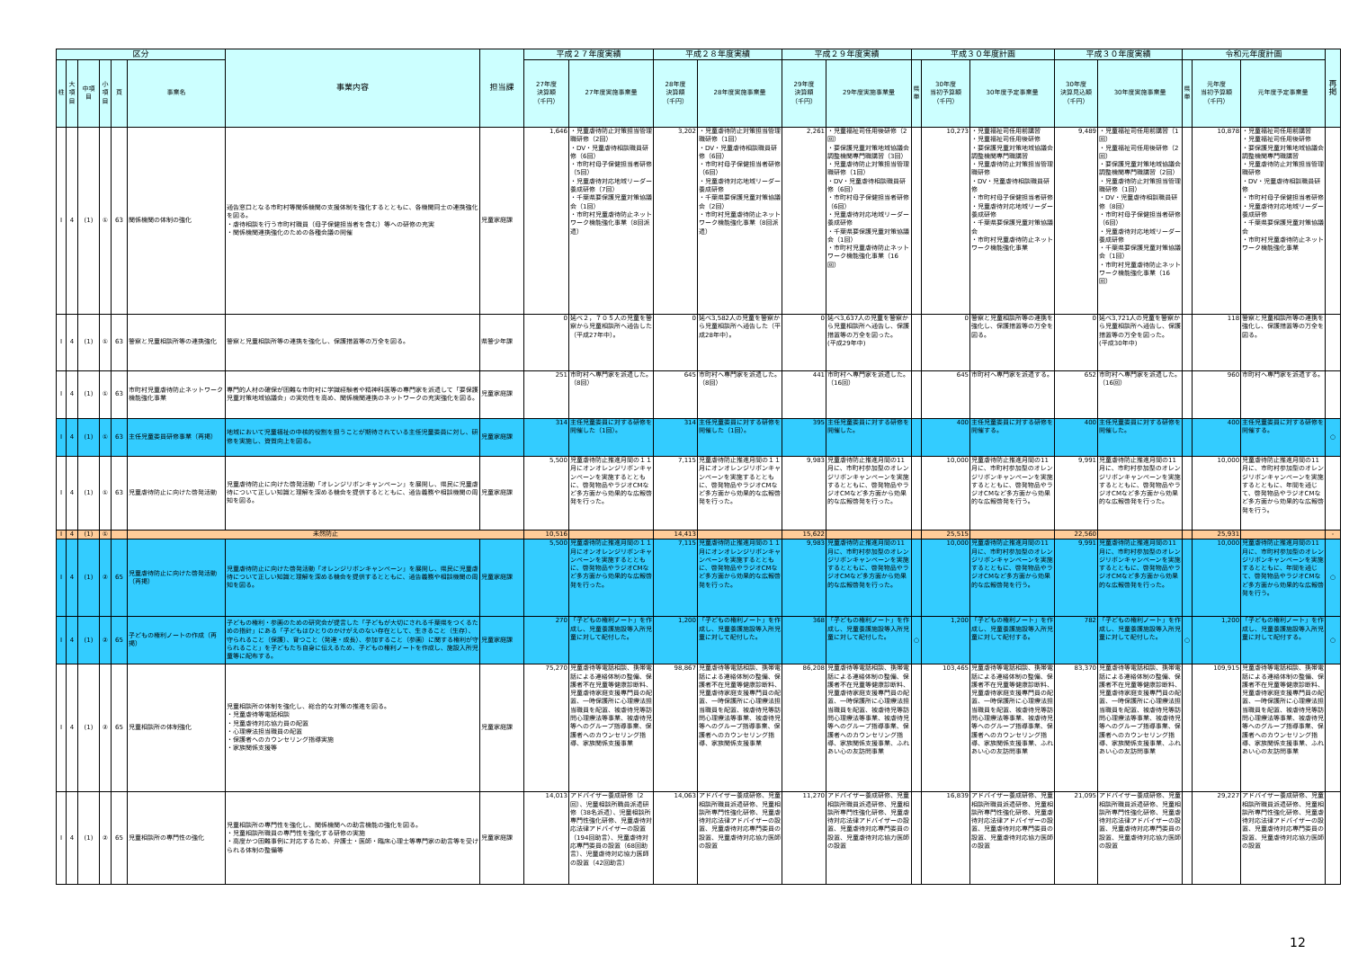| 区分 | | | | | | 事業内容 | 担当課 | 平成２７年度実績 | | 平成２８年度実績 | | 平成２９年度実績 | | 平成３０年度計画 | | | 平成３０年度実績 | | 令和元年度計画 | | | 再 掲 |
| --- | --- | --- | --- | --- | --- | --- | --- | --- | --- | --- | --- | --- | --- | --- | --- | --- | --- | --- | --- | --- | --- | --- |
| 柱 | 大 項 目 | 中項 目 | 小 項 目 | 頁 | 事業名 | | | 27年度 決算額 （千円） | 27年度実施事業量 | 28年度 決算額 （千円） | 28年度実施事業量 | 29年度 決算額 （千円） | 29年度実施事業量 | 県 単 | 30年度 当初予算額 （千円） | 30年度予定事業量 | 30年度 決算見込額 （千円） | 30年度実施事業量 | 県 単 | 元年度 当初予算額 （千円） | 元年度予定事業量 | |
| I | 4 | (1) | ① | 63 | 関係機関の体制の強化 | 通告窓口となる市町村等関係機関の支援体制を強化するとともに、各機関同士の連携強化を図る。 ・虐待相談を行う市町村職員（母子保健担当者を含む）等への研修の充実 ・関係機関連携強化のための各種会議の開催 | 児童家庭課 | 1,646 | ・児童虐待防止対策担当管理職研修（2回） ・DV・児童虐待相談職員研修（6回） ・市町村母子保健担当者研修（5回） ・児童虐待対応地域リーダー養成研修（7回） ・千葉県要保護児童対策協議会（1回） ・市町村児童虐待防止ネットワーク機能強化事業（8回派遣） | 3,202 | ・児童虐待防止対策担当管理職研修（1回） ・DV・児童虐待相談職員研修（6回） ・市町村母子保健担当者研修（6回） ・児童虐待対応地域リーダー養成研修 ・千葉県要保護児童対策協議会（2回） ・市町村児童虐待防止ネットワーク機能強化事業（8回派遣） | 2,261 | ・児童福祉司任用後研修（2回） ・要保護児童対策地域協議会調整機関専門職講習（3回） ・児童虐待防止対策担当管理職研修（1回） ・DV・児童虐待相談職員研修（6回） ・市町村母子保健担当者研修（6回） ・児童虐待対応地域リーダー養成研修 ・千葉県要保護児童対策協議会（1回） ・市町村児童虐待防止ネットワーク機能強化事業（16回） | | 10,273 | ・児童福祉司任用前講習 ・児童福祉司任用後研修 ・要保護児童対策地域協議会調整機関専門職講習 ・児童虐待防止対策担当管理職研修 ・DV・児童虐待相談職員研修 ・市町村母子保健担当者研修 ・児童虐待対応地域リーダー養成研修 ・千葉県要保護児童対策協議会 ・市町村児童虐待防止ネットワーク機能強化事業 | 9,489 | ・児童福祉司任用前講習（1回） ・児童福祉司任用後研修（2回） ・要保護児童対策地域協議会調整機関専門職講習（2回） ・児童虐待防止対策担当管理職研修（1回） ・DV・児童虐待相談職員研修（8回） ・市町村母子保健担当者研修（6回） ・児童虐待対応地域リーダー養成研修 ・千葉県要保護児童対策協議会（1回） ・市町村児童虐待防止ネットワーク機能強化事業（16回） | | 10,878 | ・児童福祉司任用前講習 ・児童福祉司任用後研修 ・要保護児童対策地域協議会調整機関専門職講習 ・児童虐待防止対策担当管理職研修 ・DV・児童虐待相談職員研修 ・市町村母子保健担当者研修 ・児童虐待対応地域リーダー養成研修 ・千葉県要保護児童対策協議会 ・市町村児童虐待防止ネットワーク機能強化事業 | |
| I | 4 | (1) | ① | 63 | 警察と児童相談所等の連携強化 | 警察と児童相談所等の連携を強化し、保護措置等の万全を図る。 | 県警少年課 | 0 | 延べ２，７０５人の児童を警察から児童相談所へ通告した（平成27年中）。 | 0 | 延べ3,582人の児童を警察から児童相談所へ通告した（平成28年中）。 | 0 | 延べ3,637人の児童を警察から児童相談所へ通告し、保護措置等の万全を図った。 (平成29年中) | | 0 | 警察と児童相談所等の連携を強化し、保護措置等の万全を図る。 | 0 | 延べ3,721人の児童を警察から児童相談所へ通告し、保護措置等の万全を図った。 (平成30年中) | | 118 | 警察と児童相談所等の連携を強化し、保護措置等の万全を図る。 | |
| I | 4 | (1) | ① | 63 | 市町村児童虐待防止ネットワーク機能強化事業 | 専門的人材の確保が困難な市町村に学識経験者や精神科医等の専門家を派遣して「要保護児童対策地域協議会」の実効性を高め、関係機関連携のネットワークの充実強化を図る。 | 児童家庭課 | 251 | 市町村へ専門家を派遣した。（8回） | 645 | 市町村へ専門家を派遣した。（8回） | 441 | 市町村へ専門家を派遣した。（16回） | | 645 | 市町村へ専門家を派遣する。 | 652 | 市町村へ専門家を派遣した。（16回） | | 960 | 市町村へ専門家を派遣する。 | |
| I | 4 | (1) | ① | 63 | 主任児童委員研修事業（再掲） | 地域において児童福祉の中核的役割を担うことが期待されている主任児童委員に対し、研修を実施し、資質向上を図る。 | 児童家庭課 | 314 | 主任児童委員に対する研修を開催した（1回）。 | 314 | 主任児童委員に対する研修を開催した（1回）。 | 395 | 主任児童委員に対する研修を開催した。 | | 400 | 主任児童委員に対する研修を開催する。 | 400 | 主任児童委員に対する研修を開催した。 | | 400 | 主任児童委員に対する研修を開催する。 | ○ |
| I | 4 | (1) | ① | 63 | 児童虐待防止に向けた啓発活動 | 児童虐待防止に向けた啓発活動「オレンジリボンキャンペーン」を展開し、県民に児童虐待について正しい知識と理解を深める機会を提供するとともに、通告義務や相談機関の周知を図る。 | 児童家庭課 | 5,500 | 児童虐待防止推進月間の１１月にオンオレンジリボンキャンペーンを実施するとともに、啓発物品やラジオCMなど多方面から効果的な広報啓発を行った。 | 7,115 | 児童虐待防止推進月間の１１月にオンオレンジリボンキャンペーンを実施するとともに、啓発物品やラジオCMなど多方面から効果的な広報啓発を行った。 | 9,983 | 児童虐待防止推進月間の11月に、市町村参加型のオレンジリボンキャンペーンを実施するとともに、啓発物品やラジオCMなど多方面から効果的な広報啓発を行った。 | | 10,000 | 児童虐待防止推進月間の11月に、市町村参加型のオレンジリボンキャンペーンを実施するとともに、啓発物品やラジオCMなど多方面から効果的な広報啓発を行う。 | 9,991 | 児童虐待防止推進月間の11月に、市町村参加型のオレンジリボンキャンペーンを実施するとともに、啓発物品やラジオCMなど多方面から効果的な広報啓発を行った。 | | 10,000 | 児童虐待防止推進月間の11月に、市町村参加型のオレンジリボンキャンペーンを実施するとともに、年間を通じて、啓発物品やラジオCMなど多方面から効果的な広報啓発を行う。 | |
| I | 4 | (1) | ① | | 未然防止 | | | 10,516 | | 14,413 | | 15,622 | | | 25,515 | | 22,560 | | | 25,931 | | - |
| I | 4 | (1) | ② | 65 | 児童虐待防止に向けた啓発活動（再掲） | 児童虐待防止に向けた啓発活動「オレンジリボンキャンペーン」を展開し、県民に児童虐待について正しい知識と理解を深める機会を提供するとともに、通告義務や相談機関の周知を図る。 | 児童家庭課 | 5,500 | 児童虐待防止推進月間の１１月にオンオレンジリボンキャンペーンを実施するとともに、啓発物品やラジオCMなど多方面から効果的な広報啓発を行った。 | 7,115 | 児童虐待防止推進月間の１１月にオンオレンジリボンキャンペーンを実施するとともに、啓発物品やラジオCMなど多方面から効果的な広報啓発を行った。 | 9,983 | 児童虐待防止推進月間の11月に、市町村参加型のオレンジリボンキャンペーンを実施するとともに、啓発物品やラジオCMなど多方面から効果的な広報啓発を行った。 | | 10,000 | 児童虐待防止推進月間の11月に、市町村参加型のオレンジリボンキャンペーンを実施するとともに、啓発物品やラジオCMなど多方面から効果的な広報啓発を行う。 | 9,991 | 児童虐待防止推進月間の11月に、市町村参加型のオレンジリボンキャンペーンを実施するとともに、啓発物品やラジオCMなど多方面から効果的な広報啓発を行った。 | | 10,000 | 児童虐待防止推進月間の11月に、市町村参加型のオレンジリボンキャンペーンを実施するとともに、年間を通じて、啓発物品やラジオCMなど多方面から効果的な広報啓発を行う。 | ○ |
| I | 4 | (1) | ② | 65 | 子どもの権利ノートの作成（再掲） | 子どもの権利・参画のための研究会が提言した「子どもが大切にされる千葉県をつくるための指針」にある「子どもはひとりのかけがえのない存在として、生きること（生存）、守られること（保護）、育つこと（発達・成長）、参加すること（参画）に関する権利が守られること」を子どもたち自身に伝えるため、子どもの権利ノートを作成し、施設入所児童等に配布する。 | 児童家庭課 | 270 | 「子どもの権利ノート」を作成し、児童養護施設等入所児童に対して配付した。 | 1,200 | 「子どもの権利ノート」を作成し、児童養護施設等入所児童に対して配付した。 | 368 | 「子どもの権利ノート」を作成し、児童養護施設等入所児童に対して配付した。 | ○ | 1,200 | 「子どもの権利ノート」を作成し、児童養護施設等入所児童に対して配付する。 | 782 | 「子どもの権利ノート」を作成し、児童養護施設等入所児童に対して配付した。 | ○ | 1,200 | 「子どもの権利ノート」を作成し、児童養護施設等入所児童に対して配付する。 | ○ |
| I | 4 | (1) | ② | 65 | 児童相談所の体制強化 | 児童相談所の体制を強化し、総合的な対策の推進を図る。 ・児童虐待等電話相談 ・児童虐待対応協力員の配置 ・心理療法担当職員の配置 ・保護者へのカウンセリング指導実施 ・家族関係支援等 | 児童家庭課 | 75,270 | 児童虐待等電話相談、携帯電話による連絡体制の整備、保護者不在児童等健康診断料、児童虐待家庭支援専門員の配置、一時保護所に心理療法担当職員を配置、被虐待児等訪問心理療法等事業、被虐待児等へのグループ指導事業、保護者へのカウンセリング指導、家族関係支援事業 | 98,867 | 児童虐待等電話相談、携帯電話による連絡体制の整備、保護者不在児童等健康診断料、児童虐待家庭支援専門員の配置、一時保護所に心理療法担当職員を配置、被虐待児等訪問心理療法等事業、被虐待児等へのグループ指導事業、保護者へのカウンセリング指導、家族関係支援事業 | 86,208 | 児童虐待等電話相談、携帯電話による連絡体制の整備、保護者不在児童等健康診断料、児童虐待家庭支援専門員の配置、一時保護所に心理療法担当職員を配置、被虐待児等訪問心理療法等事業、被虐待児等へのグループ指導事業、保護者へのカウンセリング指導、家族関係支援事業、ふれあい心の友訪問事業 | | 103,465 | 児童虐待等電話相談、携帯電話による連絡体制の整備、保護者不在児童等健康診断料、児童虐待家庭支援専門員の配置、一時保護所に心理療法担当職員を配置、被虐待児等訪問心理療法等事業、被虐待児等へのグループ指導事業、保護者へのカウンセリング指導、家族関係支援事業、ふれあい心の友訪問事業 | 83,370 | 児童虐待等電話相談、携帯電話による連絡体制の整備、保護者不在児童等健康診断料、児童虐待家庭支援専門員の配置、一時保護所に心理療法担当職員を配置、被虐待児等訪問心理療法等事業、被虐待児等へのグループ指導事業、保護者へのカウンセリング指導、家族関係支援事業、ふれあい心の友訪問事業 | | 109,915 | 児童虐待等電話相談、携帯電話による連絡体制の整備、保護者不在児童等健康診断料、児童虐待家庭支援専門員の配置、一時保護所に心理療法担当職員を配置、被虐待児等訪問心理療法等事業、被虐待児等へのグループ指導事業、保護者へのカウンセリング指導、家族関係支援事業、ふれあい心の友訪問事業 | |
| I | 4 | (1) | ② | 65 | 児童相談所の専門性の強化 | 児童相談所の専門性を強化し、関係機関への助言機能の強化を図る。 ・児童相談所職員の専門性を強化する研修の実施 ・高度かつ困難事例に対応するため、弁護士・医師・臨床心理士等専門家の助言等を受けられる体制の整備等 | 児童家庭課 | 14,013 | アドバイザー養成研修（2回）、児童相談所職員派遣研修（38名派遣）、児童相談所専門性強化研修、児童虐待対応法律アドバイザーの設置（194回助言）、児童虐待対応専門委員の設置（68回助言）、児童虐待対応協力医師の設置（42回助言） | 14,063 | アドバイザー養成研修、児童相談所職員派遣研修、児童相談所専門性強化研修、児童虐待対応法律アドバイザーの設置、児童虐待対応専門委員の設置、児童虐待対応協力医師の設置 | 11,270 | アドバイザー養成研修、児童相談所職員派遣研修、児童相談所専門性強化研修、児童虐待対応法律アドバイザーの設置、児童虐待対応専門委員の設置、児童虐待対応協力医師の設置 | | 16,839 | アドバイザー養成研修、児童相談所職員派遣研修、児童相談所専門性強化研修、児童虐待対応法律アドバイザーの設置、児童虐待対応専門委員の設置、児童虐待対応協力医師の設置 | 21,095 | アドバイザー養成研修、児童相談所職員派遣研修、児童相談所専門性強化研修、児童虐待対応法律アドバイザーの設置、児童虐待対応専門委員の設置、児童虐待対応協力医師の設置 | | 29,227 | アドバイザー養成研修、児童相談所職員派遣研修、児童相談所専門性強化研修、児童虐待対応法律アドバイザーの設置、児童虐待対応専門委員の設置、児童虐待対応協力医師の設置 | |
12